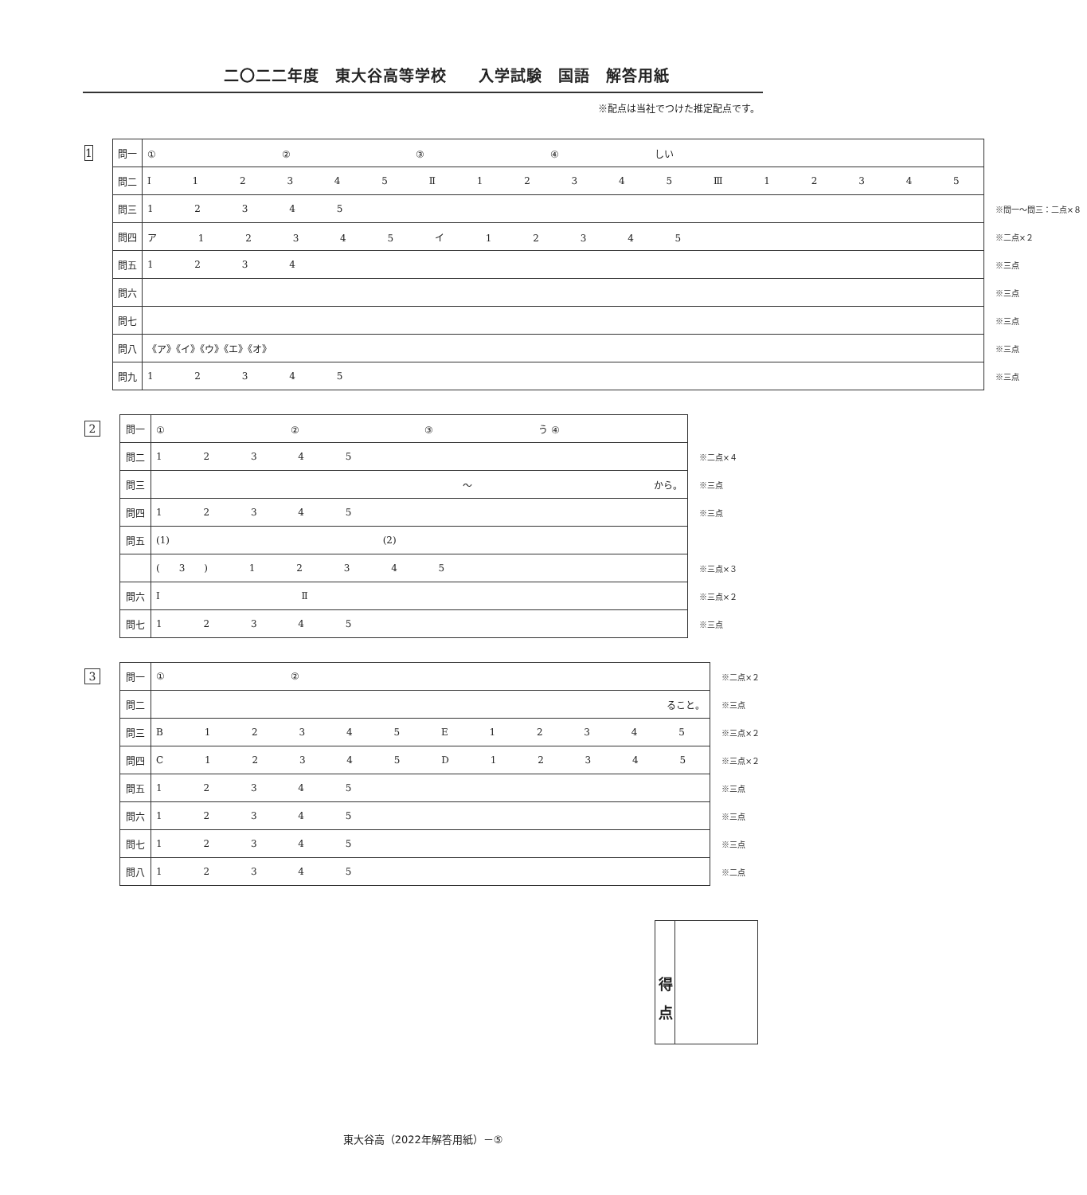二〇二二年度　東大谷高等学校　　入学試験　国語　解答用紙
※配点は当社でつけた推定配点です。
1
| 問一 | ① ② ③ ④ しい | |
| 問二 | Ⅰ 1 2 3 4 5 Ⅱ 1 2 3 4 5 Ⅲ 1 2 3 4 5 | |
| 問三 | 1 2 3 4 5 | ※問一～問三：二点×８ |
| 問四 | ア 1 2 3 4 5 イ 1 2 3 4 5 | ※二点×２ |
| 問五 | 1 2 3 4 | ※三点 |
| 問六 | | ※三点 |
| 問七 | | ※三点 |
| 問八 | 《ア》《イ》《ウ》《エ》《オ》 | ※三点 |
| 問九 | 1 2 3 4 5 | ※三点 |
2
| 問一 | ① ② ③ う ④ | |
| 問二 | 1 2 3 4 5 | ※二点×４ |
| 問三 | ～ から。 | ※三点 |
| 問四 | 1 2 3 4 5 | ※三点 |
| 問五 | (1) (2) | |
| | (3) 1 2 3 4 5 | ※三点×３ |
| 問六 | Ⅰ Ⅱ | ※三点×２ |
| 問七 | 1 2 3 4 5 | ※三点 |
3
| 問一 | ① ② | ※二点×２ |
| 問二 | ること。 | ※三点 |
| 問三 | B 1 2 3 4 5 E 1 2 3 4 5 | ※三点×２ |
| 問四 | C 1 2 3 4 5 D 1 2 3 4 5 | ※三点×２ |
| 問五 | 1 2 3 4 5 | ※三点 |
| 問六 | 1 2 3 4 5 | ※三点 |
| 問七 | 1 2 3 4 5 | ※三点 |
| 問八 | 1 2 3 4 5 | ※二点 |
得　点
東大谷高（2022年解答用紙）－⑤